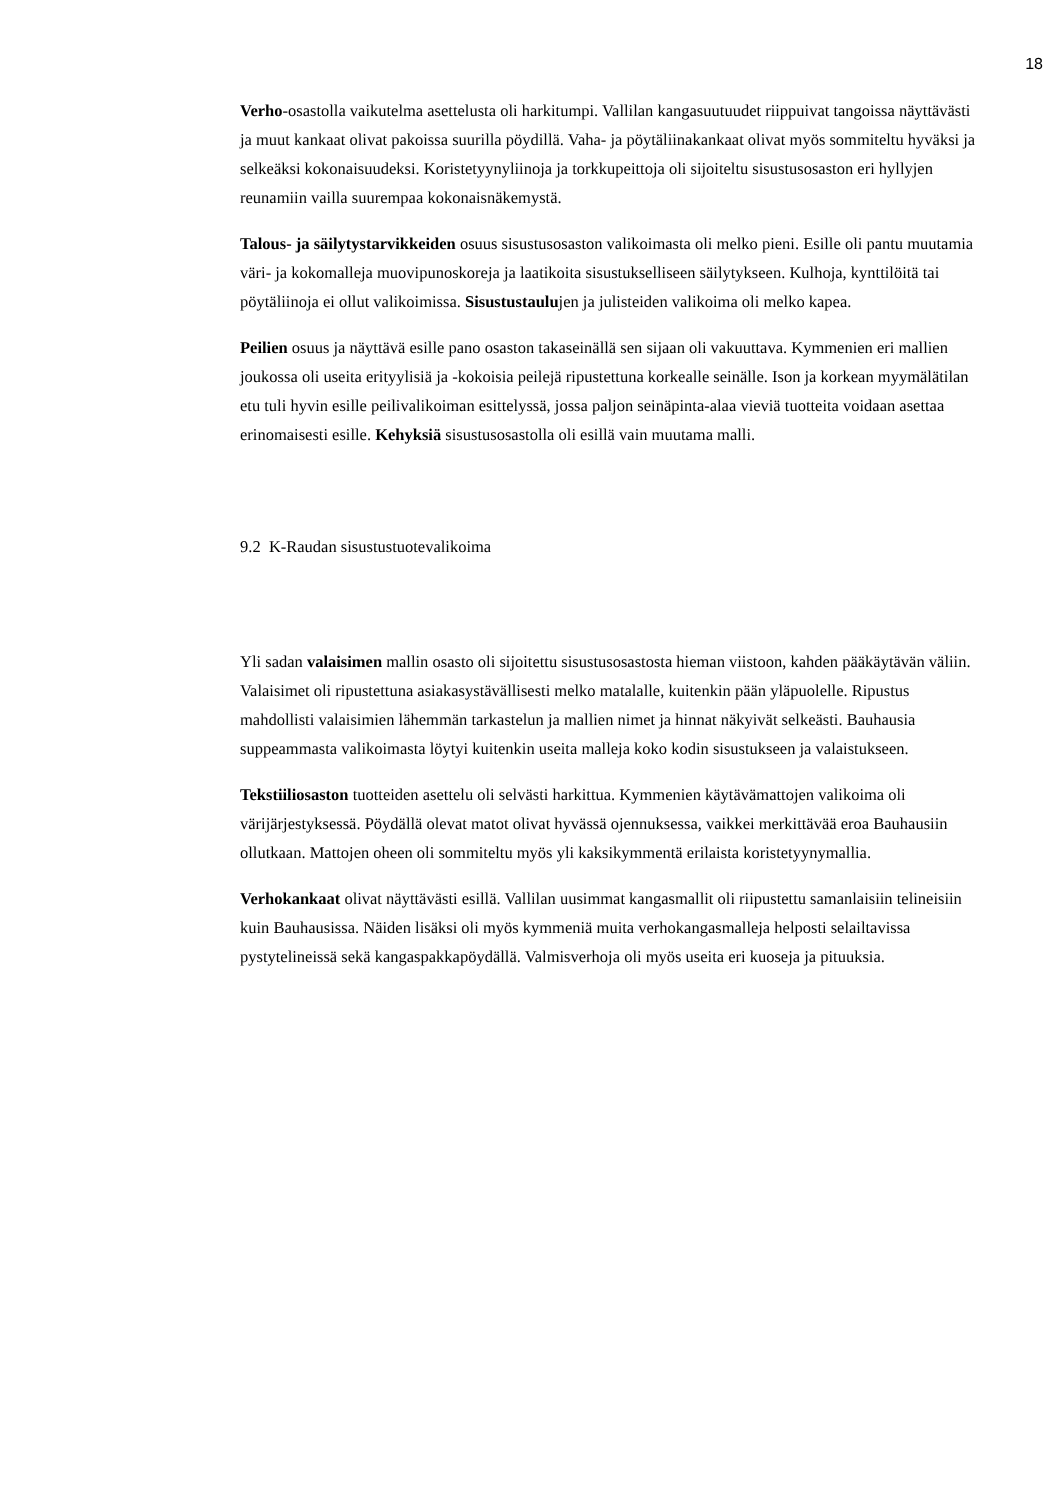18
Verho-osastolla vaikutelma asettelusta oli harkitumpi. Vallilan kangasuutuudet riippuivat tangoissa näyttävästi ja muut kankaat olivat pakoissa suurilla pöydillä. Vaha- ja pöytäliinakankaat olivat myös sommiteltu hyväksi ja selkeäksi kokonaisuudeksi. Koristetyynyliinoja ja torkkupeittoja oli sijoiteltu sisustusosaston eri hyllyjen reunamiin vailla suurempaa kokonaisnäkemystä.
Talous- ja säilytystarvikkeiden osuus sisustusosaston valikoimasta oli melko pieni. Esille oli pantu muutamia väri- ja kokomalleja muovipunoskoreja ja laatikoita sisustukselliseen säilytykseen. Kulhoja, kynttilöitä tai pöytäliinoja ei ollut valikoimissa. Sisustustaulujen ja julisteiden valikoima oli melko kapea.
Peilien osuus ja näyttävä esille pano osaston takaseinällä sen sijaan oli vakuuttava. Kymmenien eri mallien joukossa oli useita erityylisiä ja -kokoisia peilejä ripustettuna korkealle seinälle. Ison ja korkean myymälätilan etu tuli hyvin esille peilivalikoiman esittelyssä, jossa paljon seinäpinta-alaa vieviä tuotteita voidaan asettaa erinomaisesti esille. Kehyksiä sisustusosastolla oli esillä vain muutama malli.
9.2 K-Raudan sisustustuotevalikoima
Yli sadan valaisimen mallin osasto oli sijoitettu sisustusosastosta hieman viistoon, kahden pääkäytävän väliin. Valaisimet oli ripustettuna asiakasystävällisesti melko matalalle, kuitenkin pään yläpuolelle. Ripustus mahdollisti valaisimien lähemmän tarkastelun ja mallien nimet ja hinnat näkyivät selkeästi. Bauhausia suppeammasta valikoimasta löytyi kuitenkin useita malleja koko kodin sisustukseen ja valaistukseen.
Tekstiiliosaston tuotteiden asettelu oli selvästi harkittua. Kymmenien käytävämattojen valikoima oli värijärjestyksessä. Pöydällä olevat matot olivat hyvässä ojennuksessa, vaikkei merkittävää eroa Bauhausiin ollutkaan. Mattojen oheen oli sommiteltu myös yli kaksikymmentä erilaista koristetyynymallia.
Verhokankaat olivat näyttävästi esillä. Vallilan uusimmat kangasmallit oli riipustettu samanlaisiin telineisiin kuin Bauhausissa. Näiden lisäksi oli myös kymmeniä muita verhokangasmalleja helposti selailtavissa pystytelineissä sekä kangaspakkapöydällä. Valmisverhoja oli myös useita eri kuoseja ja pituuksia.